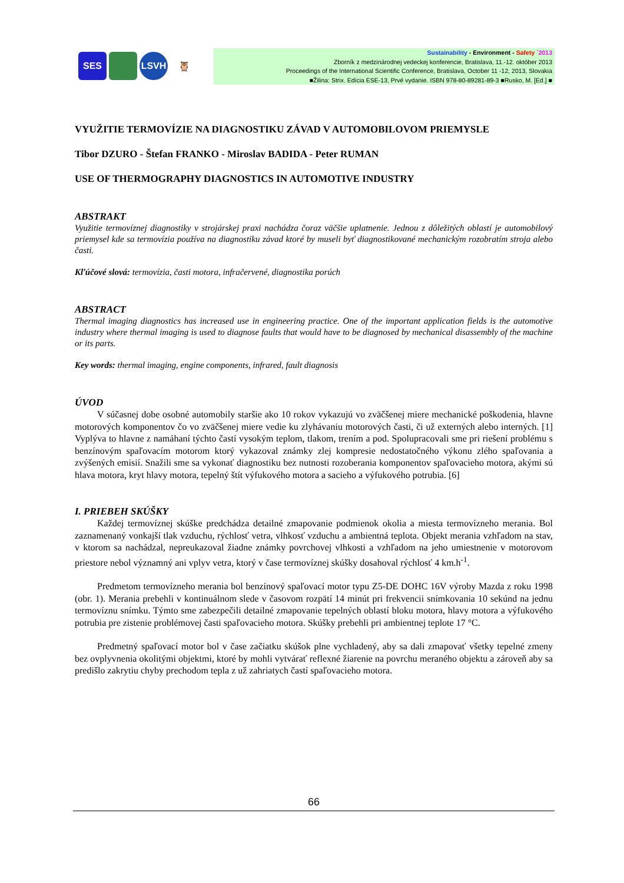SES LSVH 🦉
Sustainability - Environment - Safety ´2013
Zborník z medzinárodnej vedeckej konferencie, Bratislava, 11.-12. október 2013
Proceedings of the International Scientific Conference, Bratislava, October 11 -12, 2013, Slovakia
■Žilina: Strix. Edícia ESE-13, Prvé vydanie. ISBN 978-80-89281-89-3 ■Rusko, M. [Ed.] ■
VYUŽITIE TERMOVÍZIE NA DIAGNOSTIKU ZÁVAD V AUTOMOBILOVOM PRIEMYSLE
Tibor DZURO - Štefan FRANKO - Miroslav BADIDA - Peter RUMAN
USE OF THERMOGRAPHY DIAGNOSTICS IN AUTOMOTIVE INDUSTRY
ABSTRAKT
Využitie termovíznej diagnostiky v strojárskej praxi nachádza čoraz väčšie uplatnenie. Jednou z dôležitých oblastí je automobilový priemysel kde sa termovízia používa na diagnostiku závad ktoré by museli byť diagnostikované mechanickým rozobratím stroja alebo časti.
Kľúčové slová: termovízia, časti motora, infračervené, diagnostika porúch
ABSTRACT
Thermal imaging diagnostics has increased use in engineering practice. One of the important application fields is the automotive industry where thermal imaging is used to diagnose faults that would have to be diagnosed by mechanical disassembly of the machine or its parts.
Key words: thermal imaging, engine components, infrared, fault diagnosis
ÚVOD
V súčasnej dobe osobné automobily staršie ako 10 rokov vykazujú vo zväčšenej miere mechanické poškodenia, hlavne motorových komponentov čo vo zväčšenej miere vedie ku zlyhávaniu motorových časti, či už externých alebo interných. [1] Vyplýva to hlavne z namáhaní týchto častí vysokým teplom, tlakom, trením a pod. Spolupracovali sme pri riešení problému s benzínovým spaľovacím motorom ktorý vykazoval známky zlej kompresie nedostatočného výkonu zlého spaľovania a zvýšených emisií. Snažili sme sa vykonať diagnostiku bez nutnosti rozoberania komponentov spaľovacieho motora, akými sú hlava motora, kryt hlavy motora, tepelný štít výfukového motora a sacieho a výfukového potrubia. [6]
I. PRIEBEH SKÚŠKY
Každej termovíznej skúške predchádza detailné zmapovanie podmienok okolia a miesta termovízneho merania. Bol zaznamenaný vonkajší tlak vzduchu, rýchlosť vetra, vlhkosť vzduchu a ambientná teplota. Objekt merania vzhľadom na stav, v ktorom sa nachádzal, nepreukazoval žiadne známky povrchovej vlhkosti a vzhľadom na jeho umiestnenie v motorovom priestore nebol významný ani vplyv vetra, ktorý v čase termovíznej skúšky dosahoval rýchlosť 4 km.h<sup>-1</sup>.
Predmetom termovízneho merania bol benzínový spaľovací motor typu Z5-DE DOHC 16V výroby Mazda z roku 1998 (obr. 1). Merania prebehli v kontinuálnom slede v časovom rozpätí 14 minút pri frekvencii snímkovania 10 sekúnd na jednu termovíznu snímku. Týmto sme zabezpečili detailné zmapovanie tepelných oblastí bloku motora, hlavy motora a výfukového potrubia pre zistenie problémovej časti spaľovacieho motora. Skúšky prebehli pri ambientnej teplote 17 °C.
Predmetný spaľovací motor bol v čase začiatku skúšok plne vychladený, aby sa dali zmapovať všetky tepelné zmeny bez ovplyvnenia okolitými objektmi, ktoré by mohli vytvárať reflexné žiarenie na povrchu meraného objektu a zároveň aby sa predišlo zakrytiu chyby prechodom tepla z už zahriatych častí spaľovacieho motora.
66